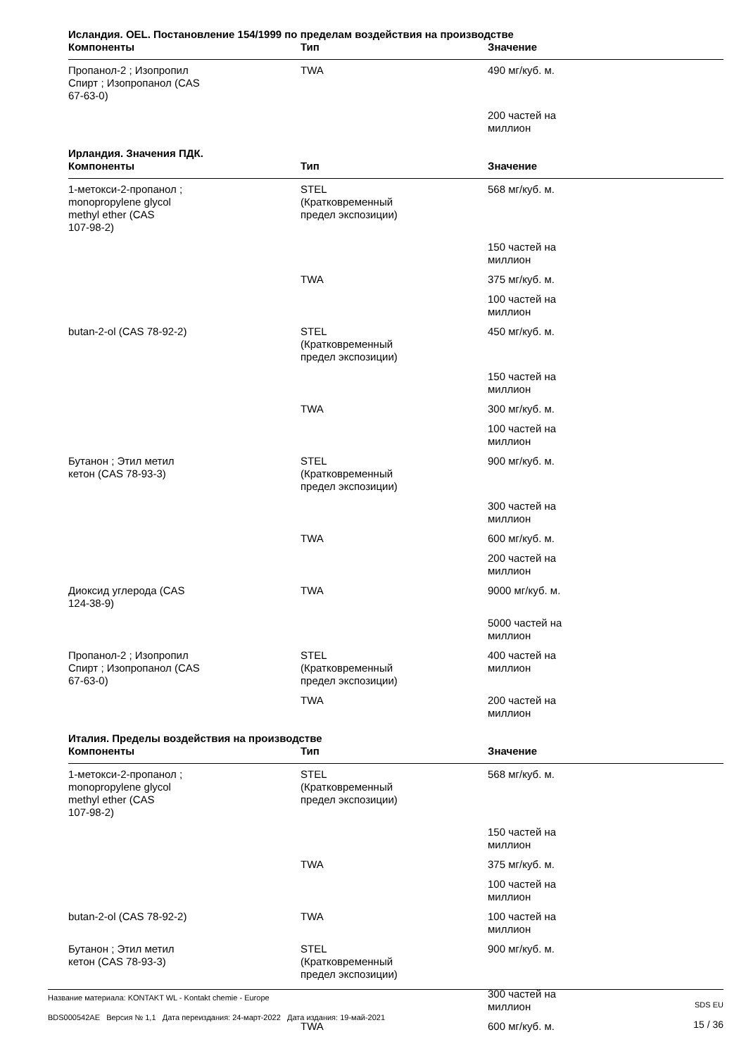Исландия. OEL. Постановление 154/1999 по пределам воздействия на производстве
| Компоненты | Тип | Значение |
| --- | --- | --- |
| Пропанол-2 ; Изопропил Спирт ; Изопропанол (CAS 67-63-0) | TWA | 490 мг/куб. м. |
| | | 200 частей на миллион |
Ирландия. Значения ПДК.
| Компоненты | Тип | Значение |
| --- | --- | --- |
| 1-метокси-2-пропанол ; monopropylene glycol methyl ether (CAS 107-98-2) | STEL (Кратковременный предел экспозиции) | 568 мг/куб. м. |
| | | 150 частей на миллион |
| | TWA | 375 мг/куб. м. |
| | | 100 частей на миллион |
| butan-2-ol (CAS 78-92-2) | STEL (Кратковременный предел экспозиции) | 450 мг/куб. м. |
| | | 150 частей на миллион |
| | TWA | 300 мг/куб. м. |
| | | 100 частей на миллион |
| Бутанон ; Этил метил кетон (CAS 78-93-3) | STEL (Кратковременный предел экспозиции) | 900 мг/куб. м. |
| | | 300 частей на миллион |
| | TWA | 600 мг/куб. м. |
| | | 200 частей на миллион |
| Диоксид углерода (CAS 124-38-9) | TWA | 9000 мг/куб. м. |
| | | 5000 частей на миллион |
| Пропанол-2 ; Изопропил Спирт ; Изопропанол (CAS 67-63-0) | STEL (Кратковременный предел экспозиции) | 400 частей на миллион |
| | TWA | 200 частей на миллион |
Италия. Пределы воздействия на производстве
| Компоненты | Тип | Значение |
| --- | --- | --- |
| 1-метокси-2-пропанол ; monopropylene glycol methyl ether (CAS 107-98-2) | STEL (Кратковременный предел экспозиции) | 568 мг/куб. м. |
| | | 150 частей на миллион |
| | TWA | 375 мг/куб. м. |
| | | 100 частей на миллион |
| butan-2-ol (CAS 78-92-2) | TWA | 100 частей на миллион |
| Бутанон ; Этил метил кетон (CAS 78-93-3) | STEL (Кратковременный предел экспозиции) | 900 мг/куб. м. |
| | | 300 частей на миллион |
| | TWA | 600 мг/куб. м. |
Название материала: KONTAKT WL - Kontakt chemie - Europe
BDS000542AE Версия № 1,1 Дата переиздания: 24-март-2022 Дата издания: 19-май-2021
SDS EU
15 / 36